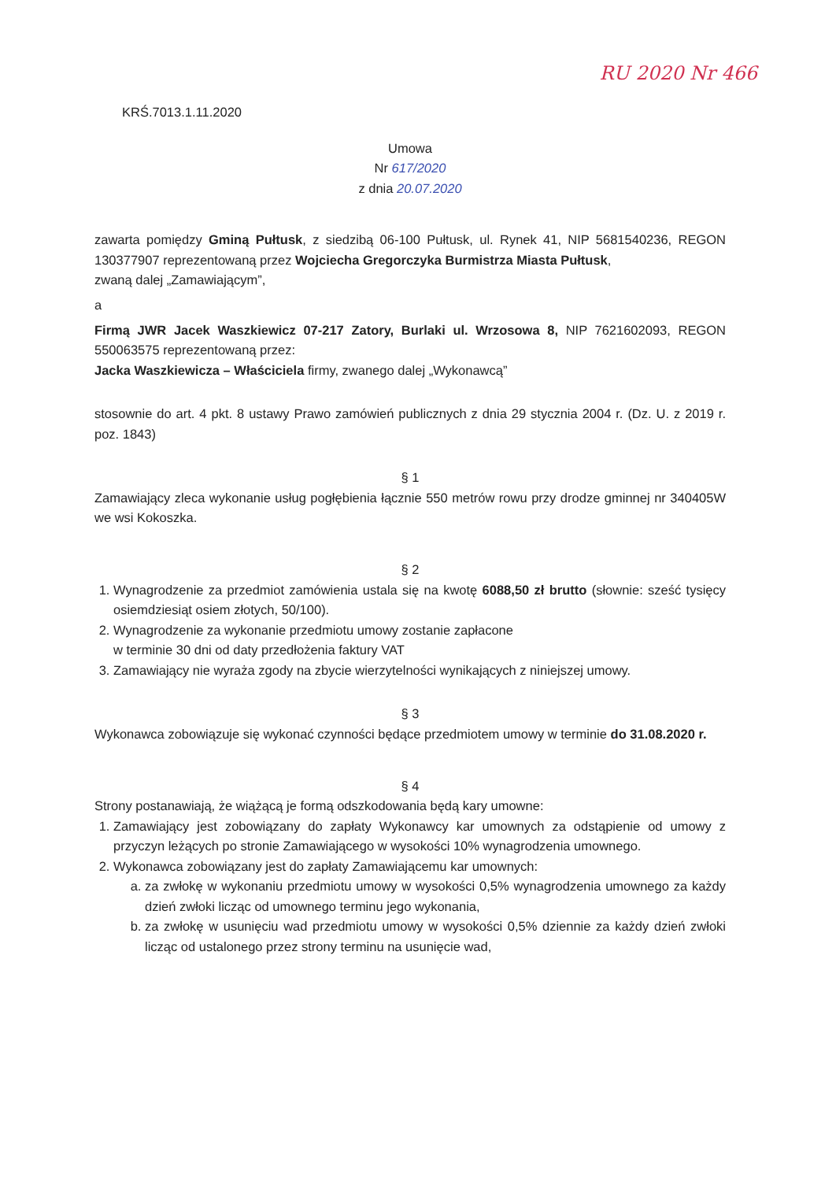RU 2020 Nr 466
KRŚ.7013.1.11.2020
Umowa
Nr 617/2020
z dnia 20.07.2020
zawarta pomiędzy Gminą Pułtusk, z siedzibą 06-100 Pułtusk, ul. Rynek 41, NIP 5681540236, REGON 130377907 reprezentowaną przez Wojciecha Gregorczyka Burmistrza Miasta Pułtusk,
zwaną dalej „Zamawiającym”,
a
Firmą JWR Jacek Waszkiewicz 07-217 Zatory, Burlaki ul. Wrzosowa 8, NIP 7621602093, REGON 550063575 reprezentowaną przez:
Jacka Waszkiewicza – Właściciela firmy, zwanego dalej „Wykonawcą”
stosownie do art. 4 pkt. 8 ustawy Prawo zamówień publicznych z dnia 29 stycznia 2004 r. (Dz. U. z 2019 r. poz. 1843)
§ 1
Zamawiający zleca wykonanie usług pogłębienia łącznie 550 metrów rowu przy drodze gminnej nr 340405W we wsi Kokoszka.
§ 2
1. Wynagrodzenie za przedmiot zamówienia ustala się na kwotę 6088,50 zł brutto (słownie: sześć tysięcy osiemdziesiąt osiem złotych, 50/100).
2. Wynagrodzenie za wykonanie przedmiotu umowy zostanie zapłacone
w terminie 30 dni od daty przedłożenia faktury VAT
3. Zamawiający nie wyraża zgody na zbycie wierzytelności wynikających z niniejszej umowy.
§ 3
Wykonawca zobowiązuje się wykonać czynności będące przedmiotem umowy w terminie do 31.08.2020 r.
§ 4
Strony postanawiają, że wiążącą je formą odszkodowania będą kary umowne:
1. Zamawiający jest zobowiązany do zapłaty Wykonawcy kar umownych za odstąpienie od umowy z przyczyn leżących po stronie Zamawiającego w wysokości 10% wynagrodzenia umownego.
2. Wykonawca zobowiązany jest do zapłaty Zamawiającemu kar umownych:
a. za zwłokę w wykonaniu przedmiotu umowy w wysokości 0,5% wynagrodzenia umownego za każdy dzień zwłoki licząc od umownego terminu jego wykonania,
b. za zwłokę w usunięciu wad przedmiotu umowy w wysokości 0,5% dziennie za każdy dzień zwłoki licząc od ustalonego przez strony terminu na usunięcie wad,